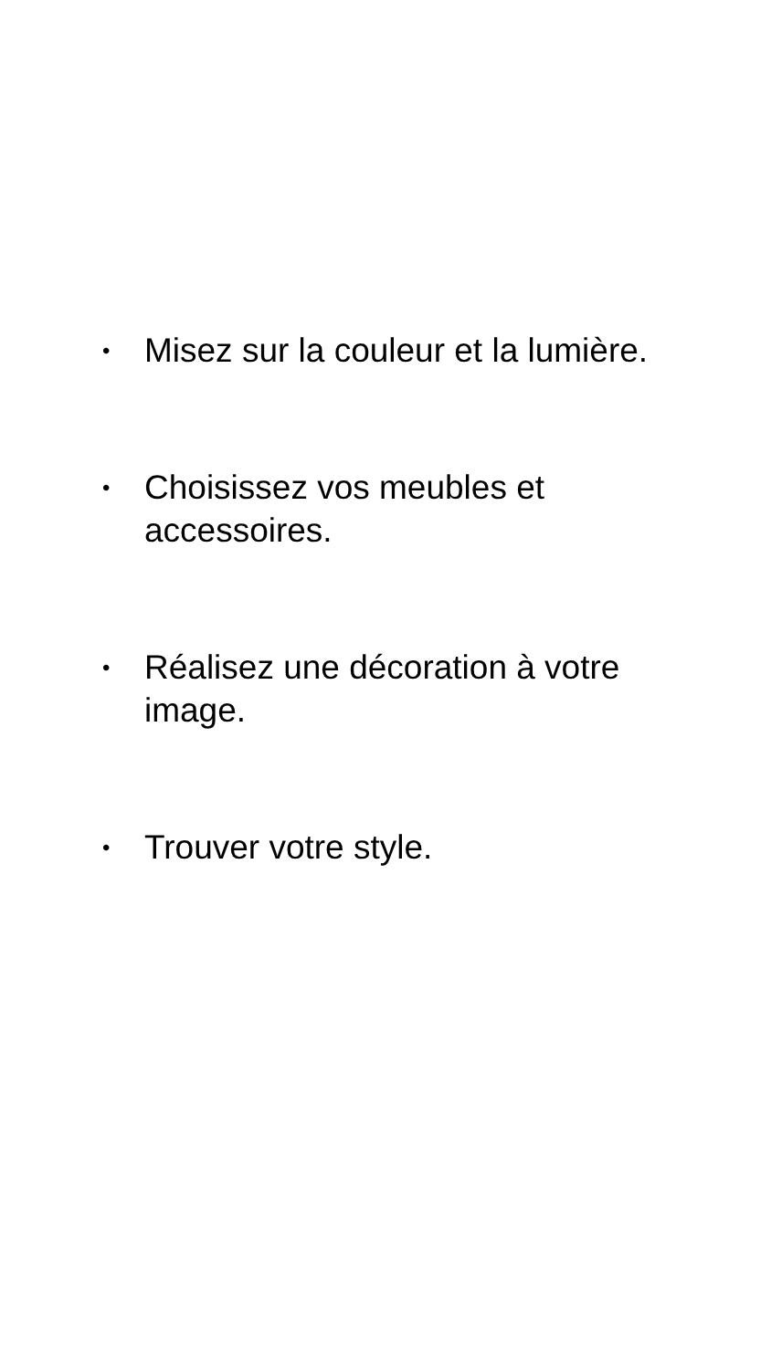• Misez sur la couleur et la lumière.
• Choisissez vos meubles et accessoires.
• Réalisez une décoration à votre image.
• Trouver votre style.